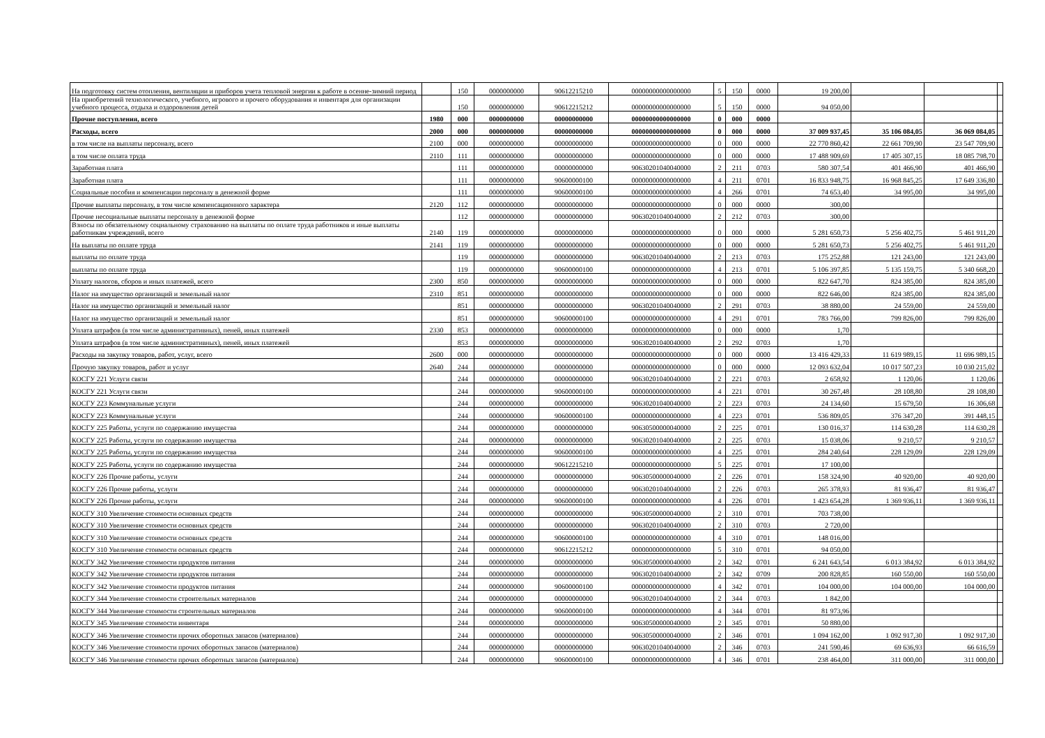| На подготовку систем отопления, вентиляции и приборов учета тепловой энергии к работе в осенне-зимний период | | 150 | 0000000000 | 90612215210 | 00000000000000000 | 5 | 150 | 0000 | 19 200,00 | | | |
| На приобретений технологического, учебного, игрового и прочего оборудования и инвентаря для организации учебного процесса, отдыха и оздоровления детей | | 150 | 0000000000 | 90612215212 | 00000000000000000 | 5 | 150 | 0000 | 94 050,00 | | | |
| Прочие поступления, всего | 1980 | 000 | 0000000000 | 00000000000 | 00000000000000000 | 0 | 000 | 0000 | | | | |
| Расходы, всего | 2000 | 000 | 0000000000 | 00000000000 | 00000000000000000 | 0 | 000 | 0000 | 37 009 937,45 | 35 106 084,05 | 36 069 084,05 | |
| в том числе на выплаты персоналу, всего | 2100 | 000 | 0000000000 | 00000000000 | 00000000000000000 | 0 | 000 | 0000 | 22 770 860,42 | 22 661 709,90 | 23 547 709,90 | |
| в том числе оплата труда | 2110 | 111 | 0000000000 | 00000000000 | 00000000000000000 | 0 | 000 | 0000 | 17 488 909,69 | 17 405 307,15 | 18 085 798,70 | |
| Заработная плата | | 111 | 0000000000 | 00000000000 | 90630201040040000 | 2 | 211 | 0703 | 580 307,54 | 401 466,90 | 401 466,90 | |
| Заработная плата | | 111 | 0000000000 | 90600000100 | 00000000000000000 | 4 | 211 | 0701 | 16 833 948,75 | 16 968 845,25 | 17 649 336,80 | |
| Социальные пособия и компенсации персоналу в денежной форме | | 111 | 0000000000 | 90600000100 | 00000000000000000 | 4 | 266 | 0701 | 74 653,40 | 34 995,00 | 34 995,00 | |
| Прочие выплаты персоналу, в том числе компенсационного характера | 2120 | 112 | 0000000000 | 00000000000 | 00000000000000000 | 0 | 000 | 0000 | 300,00 | | | |
| Прочие несоциальные выплаты персоналу в денежной форме | | 112 | 0000000000 | 00000000000 | 90630201040040000 | 2 | 212 | 0703 | 300,00 | | | |
| Взносы по обязательному социальному страхованию на выплаты по оплате труда работников и иные выплаты работникам учреждений, всего | 2140 | 119 | 0000000000 | 00000000000 | 00000000000000000 | 0 | 000 | 0000 | 5 281 650,73 | 5 256 402,75 | 5 461 911,20 | |
| На выплаты по оплате труда | 2141 | 119 | 0000000000 | 00000000000 | 00000000000000000 | 0 | 000 | 0000 | 5 281 650,73 | 5 256 402,75 | 5 461 911,20 | |
| выплаты по оплате труда | | 119 | 0000000000 | 00000000000 | 90630201040040000 | 2 | 213 | 0703 | 175 252,88 | 121 243,00 | 121 243,00 | |
| выплаты по оплате труда | | 119 | 0000000000 | 90600000100 | 00000000000000000 | 4 | 213 | 0701 | 5 106 397,85 | 5 135 159,75 | 5 340 668,20 | |
| Уплату налогов, сборов и иных платежей, всего | 2300 | 850 | 0000000000 | 00000000000 | 00000000000000000 | 0 | 000 | 0000 | 822 647,70 | 824 385,00 | 824 385,00 | |
| Налог на имущество организаций и земельный налог | 2310 | 851 | 0000000000 | 00000000000 | 00000000000000000 | 0 | 000 | 0000 | 822 646,00 | 824 385,00 | 824 385,00 | |
| Налог на имущество организаций и земельный налог | | 851 | 0000000000 | 00000000000 | 90630201040040000 | 2 | 291 | 0703 | 38 880,00 | 24 559,00 | 24 559,00 | |
| Налог на имущество организаций и земельный налог | | 851 | 0000000000 | 90600000100 | 00000000000000000 | 4 | 291 | 0701 | 783 766,00 | 799 826,00 | 799 826,00 | |
| Уплата штрафов (в том числе административных), пеней, иных платежей | 2330 | 853 | 0000000000 | 00000000000 | 00000000000000000 | 0 | 000 | 0000 | 1,70 | | | |
| Уплата штрафов (в том числе административных), пеней, иных платежей | | 853 | 0000000000 | 00000000000 | 90630201040040000 | 2 | 292 | 0703 | 1,70 | | | |
| Расходы на закупку товаров, работ, услуг, всего | 2600 | 000 | 0000000000 | 00000000000 | 00000000000000000 | 0 | 000 | 0000 | 13 416 429,33 | 11 619 989,15 | 11 696 989,15 | |
| Прочую закупку товаров, работ и услуг | 2640 | 244 | 0000000000 | 00000000000 | 00000000000000000 | 0 | 000 | 0000 | 12 093 632,04 | 10 017 507,23 | 10 030 215,02 | |
| КОСГУ 221 Услуги связи | | 244 | 0000000000 | 00000000000 | 90630201040040000 | 2 | 221 | 0703 | 2 658,92 | 1 120,06 | 1 120,06 | |
| КОСГУ 221 Услуги связи | | 244 | 0000000000 | 90600000100 | 00000000000000000 | 4 | 221 | 0701 | 30 267,48 | 28 108,80 | 28 108,80 | |
| КОСГУ 223 Коммунальные услуги | | 244 | 0000000000 | 00000000000 | 90630201040040000 | 2 | 223 | 0703 | 24 134,60 | 15 679,50 | 16 306,68 | |
| КОСГУ 223 Коммунальные услуги | | 244 | 0000000000 | 90600000100 | 00000000000000000 | 4 | 223 | 0701 | 536 809,05 | 376 347,20 | 391 448,15 | |
| КОСГУ 225 Работы, услуги по содержанию имущества | | 244 | 0000000000 | 00000000000 | 90630500000040000 | 2 | 225 | 0701 | 130 016,37 | 114 630,28 | 114 630,28 | |
| КОСГУ 225 Работы, услуги по содержанию имущества | | 244 | 0000000000 | 00000000000 | 90630201040040000 | 2 | 225 | 0703 | 15 038,06 | 9 210,57 | 9 210,57 | |
| КОСГУ 225 Работы, услуги по содержанию имущества | | 244 | 0000000000 | 90600000100 | 00000000000000000 | 4 | 225 | 0701 | 284 240,64 | 228 129,09 | 228 129,09 | |
| КОСГУ 225 Работы, услуги по содержанию имущества | | 244 | 0000000000 | 90612215210 | 00000000000000000 | 5 | 225 | 0701 | 17 100,00 | | | |
| КОСГУ 226 Прочие работы, услуги | | 244 | 0000000000 | 00000000000 | 90630500000040000 | 2 | 226 | 0701 | 158 324,90 | 40 920,00 | 40 920,00 | |
| КОСГУ 226 Прочие работы, услуги | | 244 | 0000000000 | 00000000000 | 90630201040040000 | 2 | 226 | 0703 | 265 378,93 | 81 936,47 | 81 936,47 | |
| КОСГУ 226 Прочие работы, услуги | | 244 | 0000000000 | 90600000100 | 00000000000000000 | 4 | 226 | 0701 | 1 423 654,28 | 1 369 936,11 | 1 369 936,11 | |
| КОСГУ 310 Увеличение стоимости основных средств | | 244 | 0000000000 | 00000000000 | 90630500000040000 | 2 | 310 | 0701 | 703 738,00 | | | |
| КОСГУ 310 Увеличение стоимости основных средств | | 244 | 0000000000 | 00000000000 | 90630201040040000 | 2 | 310 | 0703 | 2 720,00 | | | |
| КОСГУ 310 Увеличение стоимости основных средств | | 244 | 0000000000 | 90600000100 | 00000000000000000 | 4 | 310 | 0701 | 148 016,00 | | | |
| КОСГУ 310 Увеличение стоимости основных средств | | 244 | 0000000000 | 90612215212 | 00000000000000000 | 5 | 310 | 0701 | 94 050,00 | | | |
| КОСГУ 342 Увеличение стоимости продуктов питания | | 244 | 0000000000 | 00000000000 | 90630500000040000 | 2 | 342 | 0701 | 6 241 643,54 | 6 013 384,92 | 6 013 384,92 | |
| КОСГУ 342 Увеличение стоимости продуктов питания | | 244 | 0000000000 | 00000000000 | 90630201040040000 | 2 | 342 | 0709 | 200 828,85 | 160 550,00 | 160 550,00 | |
| КОСГУ 342 Увеличение стоимости продуктов питания | | 244 | 0000000000 | 90600000100 | 00000000000000000 | 4 | 342 | 0701 | 104 000,00 | 104 000,00 | 104 000,00 | |
| КОСГУ 344 Увеличение стоимости строительных материалов | | 244 | 0000000000 | 00000000000 | 90630201040040000 | 2 | 344 | 0703 | 1 842,00 | | | |
| КОСГУ 344 Увеличение стоимости строительных материалов | | 244 | 0000000000 | 90600000100 | 00000000000000000 | 4 | 344 | 0701 | 81 973,96 | | | |
| КОСГУ 345 Увеличение стоимости инвентаря | | 244 | 0000000000 | 00000000000 | 90630500000040000 | 2 | 345 | 0701 | 50 880,00 | | | |
| КОСГУ 346 Увеличение стоимости прочих оборотных запасов (материалов) | | 244 | 0000000000 | 00000000000 | 90630500000040000 | 2 | 346 | 0701 | 1 094 162,00 | 1 092 917,30 | 1 092 917,30 | |
| КОСГУ 346 Увеличение стоимости прочих оборотных запасов (материалов) | | 244 | 0000000000 | 00000000000 | 90630201040040000 | 2 | 346 | 0703 | 241 590,46 | 69 636,93 | 66 616,59 | |
| КОСГУ 346 Увеличение стоимости прочих оборотных запасов (материалов) | | 244 | 0000000000 | 90600000100 | 00000000000000000 | 4 | 346 | 0701 | 238 464,00 | 311 000,00 | 311 000,00 | |